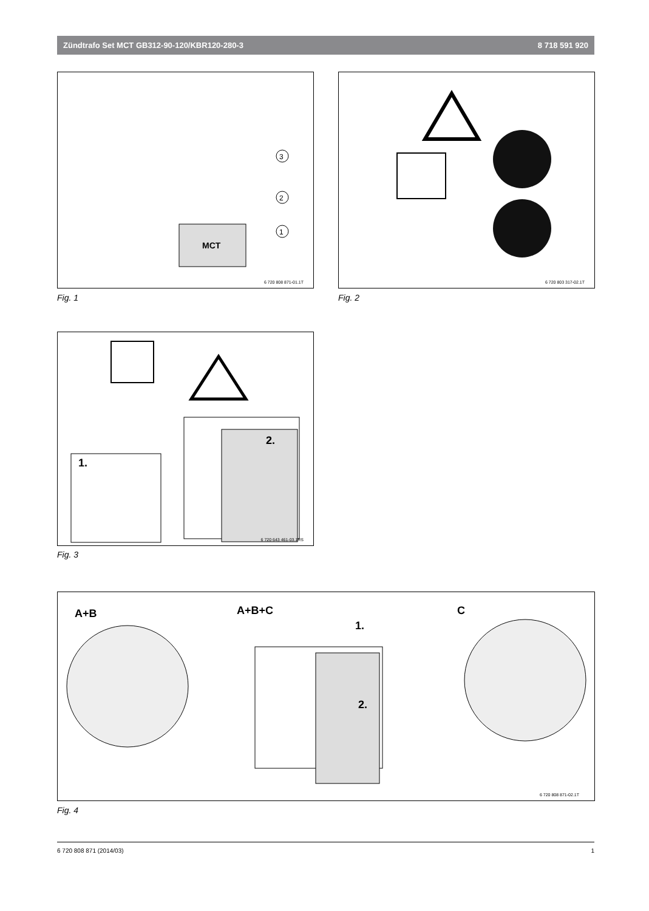Zündtrafo Set MCT GB312-90-120/KBR120-280-3 8 718 591 920
MCT
3
2
1
6 720 808 871-01.1T
Fig. 1
6 720 803 317-02.1T
Fig. 2
2.
1.
6 720 643 461-03.1RS
Fig. 3
A+B A+B+C
1.
2.
C
6 720 808 871-02.1T
Fig. 4
6 720 808 871 (2014/03) 1